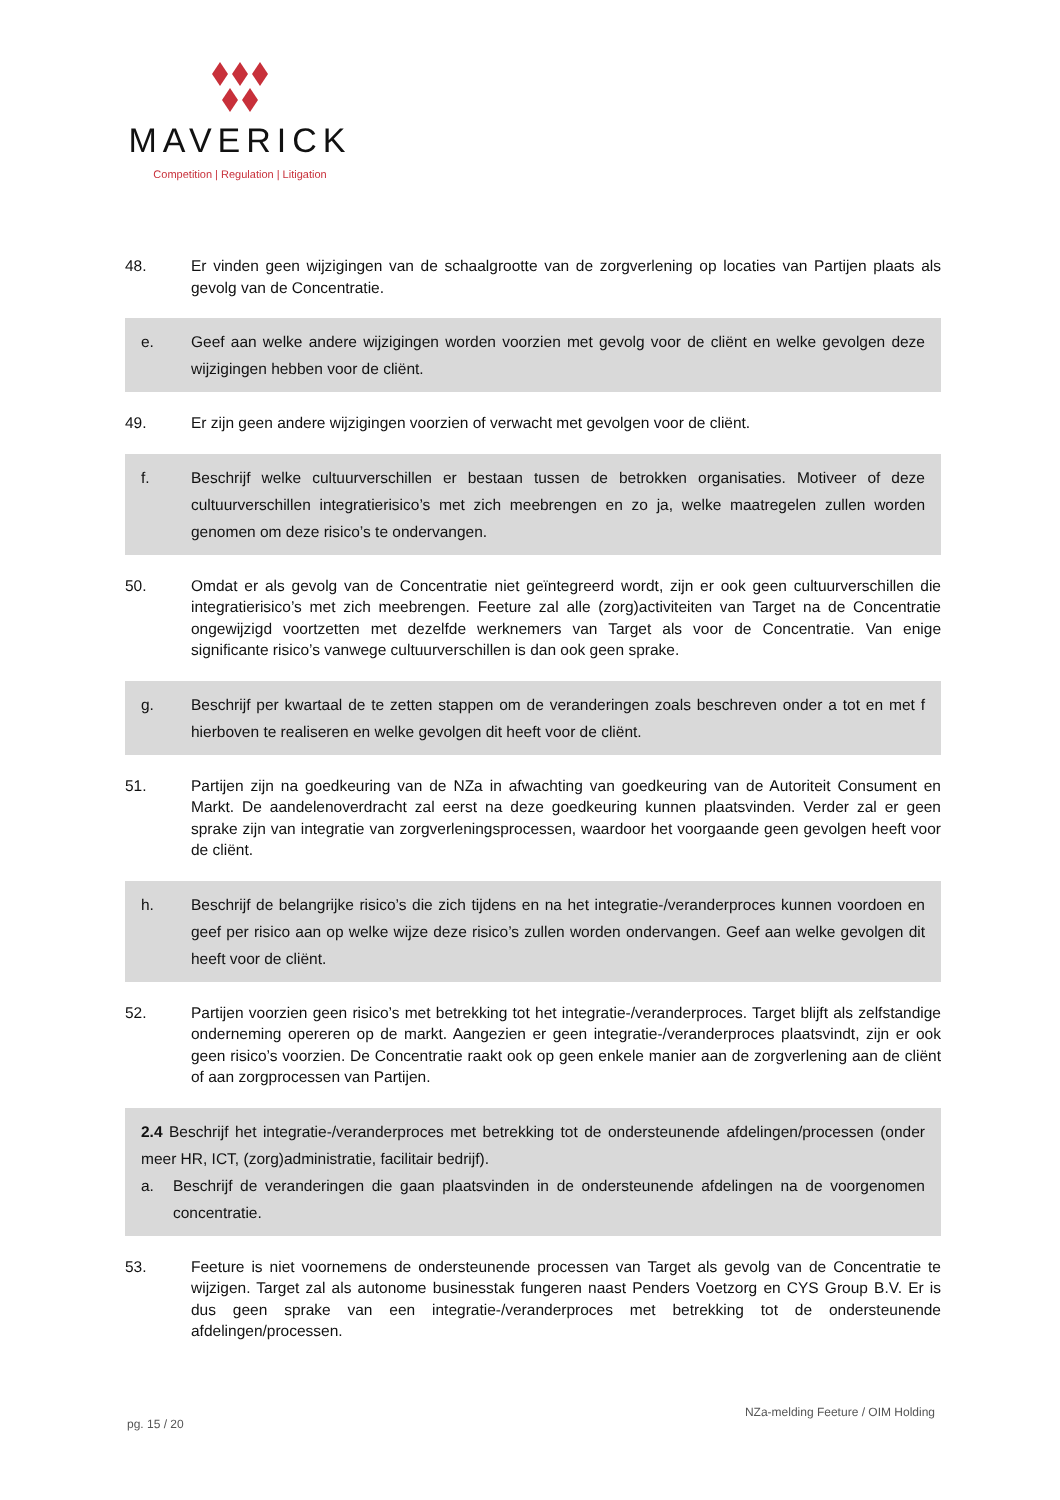MAVERICK
Competition | Regulation | Litigation
48. Er vinden geen wijzigingen van de schaalgrootte van de zorgverlening op locaties van Partijen plaats als gevolg van de Concentratie.
e. Geef aan welke andere wijzigingen worden voorzien met gevolg voor de cliënt en welke gevolgen deze wijzigingen hebben voor de cliënt.
49. Er zijn geen andere wijzigingen voorzien of verwacht met gevolgen voor de cliënt.
f. Beschrijf welke cultuurverschillen er bestaan tussen de betrokken organisaties. Motiveer of deze cultuurverschillen integratierisico’s met zich meebrengen en zo ja, welke maatregelen zullen worden genomen om deze risico’s te ondervangen.
50. Omdat er als gevolg van de Concentratie niet geïntegreerd wordt, zijn er ook geen cultuurverschillen die integratierisico’s met zich meebrengen. Feeture zal alle (zorg)activiteiten van Target na de Concentratie ongewijzigd voortzetten met dezelfde werknemers van Target als voor de Concentratie. Van enige significante risico’s vanwege cultuurverschillen is dan ook geen sprake.
g. Beschrijf per kwartaal de te zetten stappen om de veranderingen zoals beschreven onder a tot en met f hierboven te realiseren en welke gevolgen dit heeft voor de cliënt.
51. Partijen zijn na goedkeuring van de NZa in afwachting van goedkeuring van de Autoriteit Consument en Markt. De aandelenoverdracht zal eerst na deze goedkeuring kunnen plaatsvinden. Verder zal er geen sprake zijn van integratie van zorgverleningsprocessen, waardoor het voorgaande geen gevolgen heeft voor de cliënt.
h. Beschrijf de belangrijke risico’s die zich tijdens en na het integratie-/veranderproces kunnen voordoen en geef per risico aan op welke wijze deze risico’s zullen worden ondervangen. Geef aan welke gevolgen dit heeft voor de cliënt.
52. Partijen voorzien geen risico’s met betrekking tot het integratie-/veranderproces. Target blijft als zelfstandige onderneming opereren op de markt. Aangezien er geen integratie-/veranderproces plaatsvindt, zijn er ook geen risico’s voorzien. De Concentratie raakt ook op geen enkele manier aan de zorgverlening aan de cliënt of aan zorgprocessen van Partijen.
2.4 Beschrijf het integratie-/veranderproces met betrekking tot de ondersteunende afdelingen/processen (onder meer HR, ICT, (zorg)administratie, facilitair bedrijf).
a. Beschrijf de veranderingen die gaan plaatsvinden in de ondersteunende afdelingen na de voorgenomen concentratie.
53. Feeture is niet voornemens de ondersteunende processen van Target als gevolg van de Concentratie te wijzigen. Target zal als autonome businesstak fungeren naast Penders Voetzorg en CYS Group B.V. Er is dus geen sprake van een integratie-/veranderproces met betrekking tot de ondersteunende afdelingen/processen.
pg. 15 / 20 NZa-melding Feeture / OIM Holding